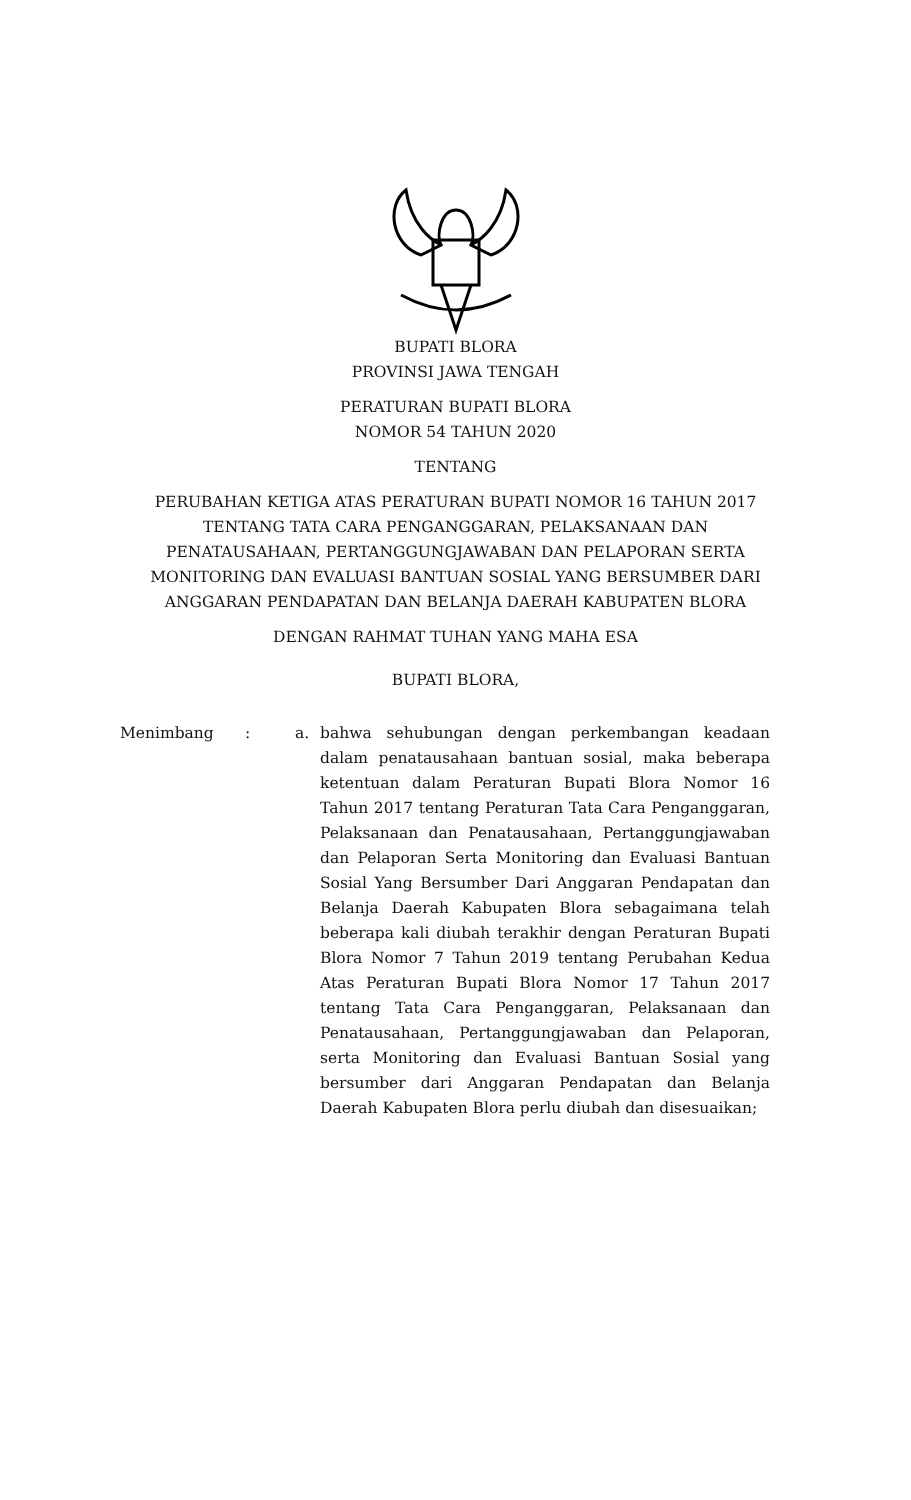BUPATI BLORA
PROVINSI JAWA TENGAH
PERATURAN BUPATI BLORA
NOMOR 54 TAHUN 2020
TENTANG
PERUBAHAN KETIGA ATAS PERATURAN BUPATI NOMOR 16 TAHUN 2017
TENTANG TATA CARA PENGANGGARAN, PELAKSANAAN DAN
PENATAUSAHAAN, PERTANGGUNGJAWABAN DAN PELAPORAN SERTA
MONITORING DAN EVALUASI BANTUAN SOSIAL YANG BERSUMBER DARI
ANGGARAN PENDAPATAN DAN BELANJA DAERAH KABUPATEN BLORA
DENGAN RAHMAT TUHAN YANG MAHA ESA
BUPATI BLORA,
Menimbang : a. bahwa sehubungan dengan perkembangan keadaan dalam penatausahaan bantuan sosial, maka beberapa ketentuan dalam Peraturan Bupati Blora Nomor 16 Tahun 2017 tentang Peraturan Tata Cara Penganggaran, Pelaksanaan dan Penatausahaan, Pertanggungjawaban dan Pelaporan Serta Monitoring dan Evaluasi Bantuan Sosial Yang Bersumber Dari Anggaran Pendapatan dan Belanja Daerah Kabupaten Blora sebagaimana telah beberapa kali diubah terakhir dengan Peraturan Bupati Blora Nomor 7 Tahun 2019 tentang Perubahan Kedua Atas Peraturan Bupati Blora Nomor 17 Tahun 2017 tentang Tata Cara Penganggaran, Pelaksanaan dan Penatausahaan, Pertanggungjawaban dan Pelaporan, serta Monitoring dan Evaluasi Bantuan Sosial yang bersumber dari Anggaran Pendapatan dan Belanja Daerah Kabupaten Blora perlu diubah dan disesuaikan;